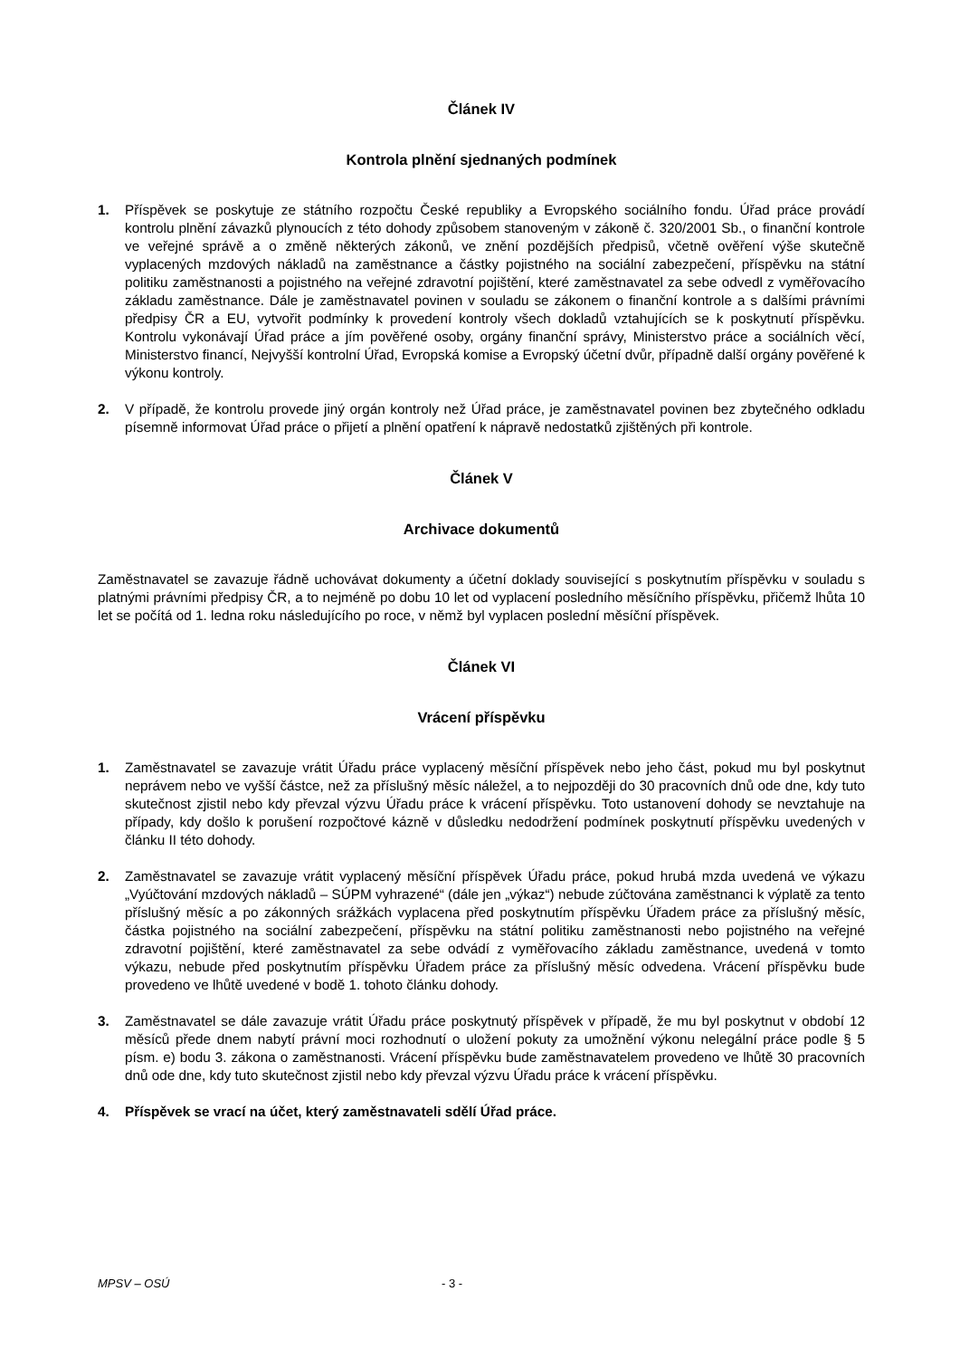Článek IV
Kontrola plnění sjednaných podmínek
1. Příspěvek se poskytuje ze státního rozpočtu České republiky a Evropského sociálního fondu. Úřad práce provádí kontrolu plnění závazků plynoucích z této dohody způsobem stanoveným v zákoně č. 320/2001 Sb., o finanční kontrole ve veřejné správě a o změně některých zákonů, ve znění pozdějších předpisů, včetně ověření výše skutečně vyplacených mzdových nákladů na zaměstnance a částky pojistného na sociální zabezpečení, příspěvku na státní politiku zaměstnanosti a pojistného na veřejné zdravotní pojištění, které zaměstnavatel za sebe odvedl z vyměřovacího základu zaměstnance. Dále je zaměstnavatel povinen v souladu se zákonem o finanční kontrole a s dalšími právními předpisy ČR a EU, vytvořit podmínky k provedení kontroly všech dokladů vztahujících se k poskytnutí příspěvku. Kontrolu vykonávají Úřad práce a jím pověřené osoby, orgány finanční správy, Ministerstvo práce a sociálních věcí, Ministerstvo financí, Nejvyšší kontrolní Úřad, Evropská komise a Evropský účetní dvůr, případně další orgány pověřené k výkonu kontroly.
2. V případě, že kontrolu provede jiný orgán kontroly než Úřad práce, je zaměstnavatel povinen bez zbytečného odkladu písemně informovat Úřad práce o přijetí a plnění opatření k nápravě nedostatků zjištěných při kontrole.
Článek V
Archivace dokumentů
Zaměstnavatel se zavazuje řádně uchovávat dokumenty a účetní doklady související s poskytnutím příspěvku v souladu s platnými právními předpisy ČR, a to nejméně po dobu 10 let od vyplacení posledního měsíčního příspěvku, přičemž lhůta 10 let se počítá od 1. ledna roku následujícího po roce, v němž byl vyplacen poslední měsíční příspěvek.
Článek VI
Vrácení příspěvku
1. Zaměstnavatel se zavazuje vrátit Úřadu práce vyplacený měsíční příspěvek nebo jeho část, pokud mu byl poskytnut neprávem nebo ve vyšší částce, než za příslušný měsíc náležel, a to nejpozději do 30 pracovních dnů ode dne, kdy tuto skutečnost zjistil nebo kdy převzal výzvu Úřadu práce k vrácení příspěvku. Toto ustanovení dohody se nevztahuje na případy, kdy došlo k porušení rozpočtové kázně v důsledku nedodržení podmínek poskytnutí příspěvku uvedených v článku II této dohody.
2. Zaměstnavatel se zavazuje vrátit vyplacený měsíční příspěvek Úřadu práce, pokud hrubá mzda uvedená ve výkazu „Vyúčtování mzdových nákladů – SÚPM vyhrazené“ (dále jen „výkaz“) nebude zúčtována zaměstnanci k výplatě za tento příslušný měsíc a po zákonných srážkách vyplacena před poskytnutím příspěvku Úřadem práce za příslušný měsíc, částka pojistného na sociální zabezpečení, příspěvku na státní politiku zaměstnanosti nebo pojistného na veřejné zdravotní pojištění, které zaměstnavatel za sebe odvádí z vyměřovacího základu zaměstnance, uvedená v tomto výkazu, nebude před poskytnutím příspěvku Úřadem práce za příslušný měsíc odvedena. Vrácení příspěvku bude provedeno ve lhůtě uvedené v bodě 1. tohoto článku dohody.
3. Zaměstnavatel se dále zavazuje vrátit Úřadu práce poskytnutý příspěvek v případě, že mu byl poskytnut v období 12 měsíců přede dnem nabytí právní moci rozhodnutí o uložení pokuty za umožnění výkonu nelegální práce podle § 5 písm. e) bodu 3. zákona o zaměstnanosti. Vrácení příspěvku bude zaměstnavatelem provedeno ve lhůtě 30 pracovních dnů ode dne, kdy tuto skutečnost zjistil nebo kdy převzal výzvu Úřadu práce k vrácení příspěvku.
4. Příspěvek se vrací na účet, který zaměstnavateli sdělí Úřad práce.
MPSV – OSÚ - 3 -